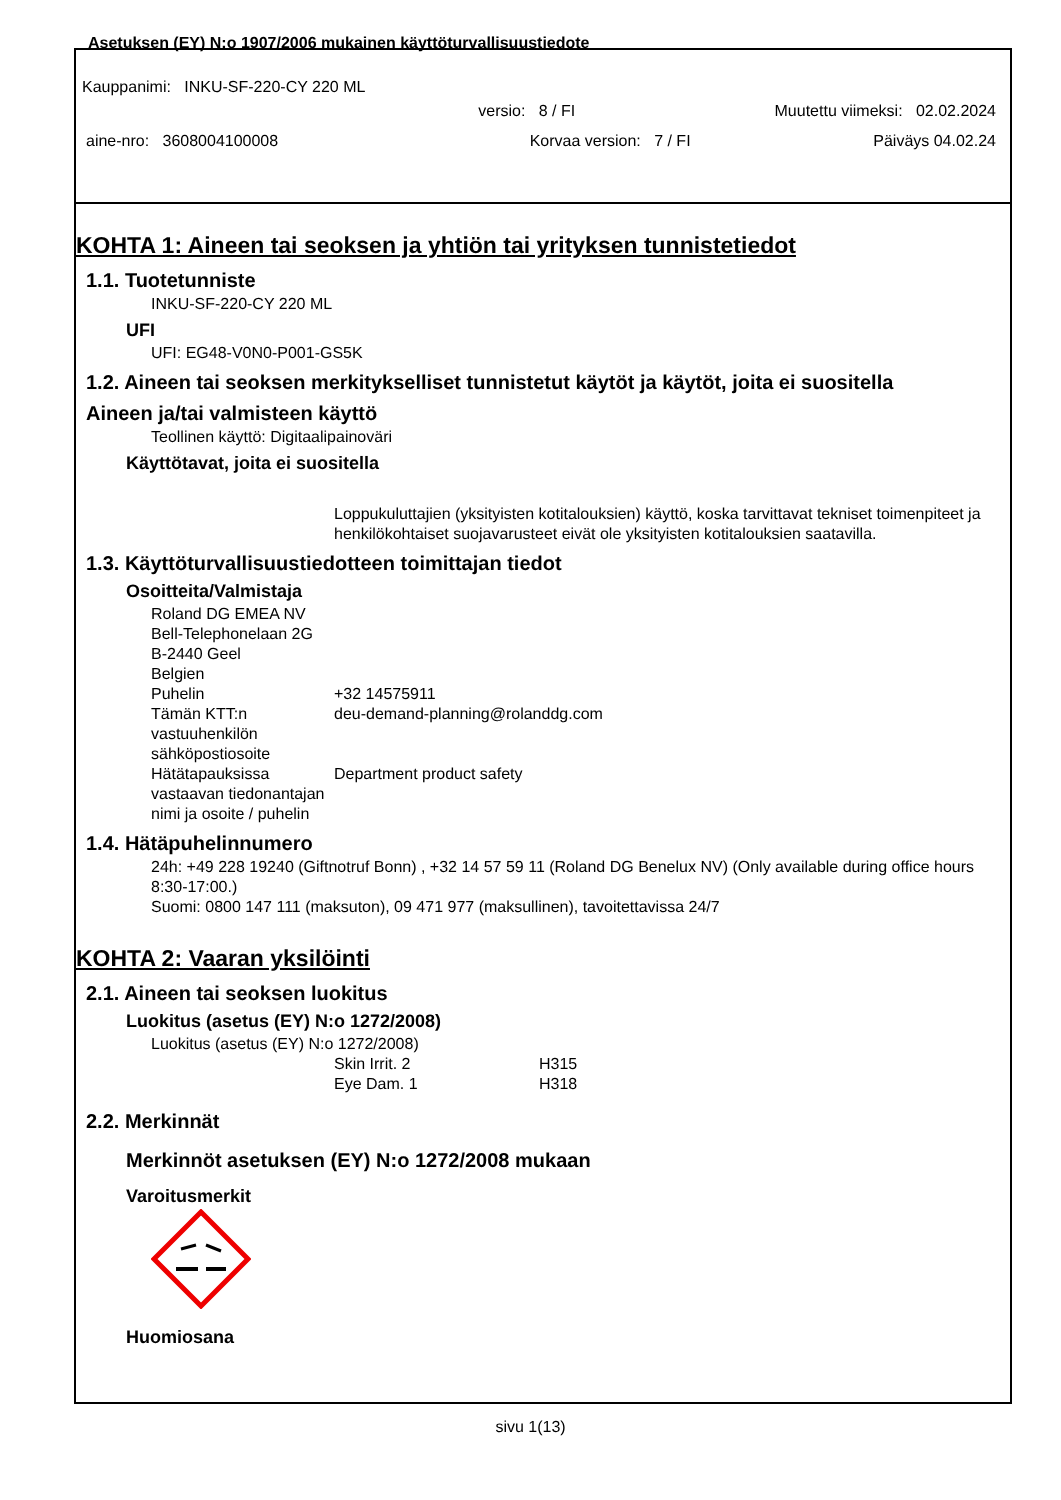Asetuksen (EY) N:o 1907/2006 mukainen käyttöturvallisuustiedote
Kauppanimi: INKU-SF-220-CY 220 ML
versio: 8 / FI Muutettu viimeksi: 02.02.2024
aine-nro: 3608004100008 Korvaa version: 7 / FI Päiväys 04.02.24
KOHTA 1: Aineen tai seoksen ja yhtiön tai yrityksen tunnistetiedot
1.1. Tuotetunniste
INKU-SF-220-CY 220 ML
UFI
UFI: EG48-V0N0-P001-GS5K
1.2. Aineen tai seoksen merkitykselliset tunnistetut käytöt ja käytöt, joita ei suositella
Aineen ja/tai valmisteen käyttö
Teollinen käyttö: Digitaalipainoväri
Käyttötavat, joita ei suositella
Loppukuluttajien (yksityisten kotitalouksien) käyttö, koska tarvittavat tekniset toimenpiteet ja henkilökohtaiset suojavarusteet eivät ole yksityisten kotitalouksien saatavilla.
1.3. Käyttöturvallisuustiedotteen toimittajan tiedot
Osoitteita/Valmistaja
Roland DG EMEA NV
Bell-Telephonelaan 2G
B-2440 Geel
Belgien
Puhelin +32 14575911
Tämän KTT:n vastuuhenkilön sähköpostiosoite deu-demand-planning@rolanddg.com
Hätätapauksissa vastaavan tiedonantajan nimi ja osoite / puhelin Department product safety
1.4. Hätäpuhelinnumero
24h: +49 228 19240 (Giftnotruf Bonn) , +32 14 57 59 11 (Roland DG Benelux NV) (Only available during office hours 8:30-17:00.)
Suomi: 0800 147 111 (maksuton), 09 471 977 (maksullinen), tavoitettavissa 24/7
KOHTA 2: Vaaran yksilöinti
2.1. Aineen tai seoksen luokitus
Luokitus (asetus (EY) N:o 1272/2008)
Luokitus (asetus (EY) N:o 1272/2008)
Skin Irrit. 2 H315
Eye Dam. 1 H318
2.2. Merkinnät
Merkinnöt asetuksen (EY) N:o 1272/2008 mukaan
Varoitusmerkit
Huomiosana
sivu 1(13)